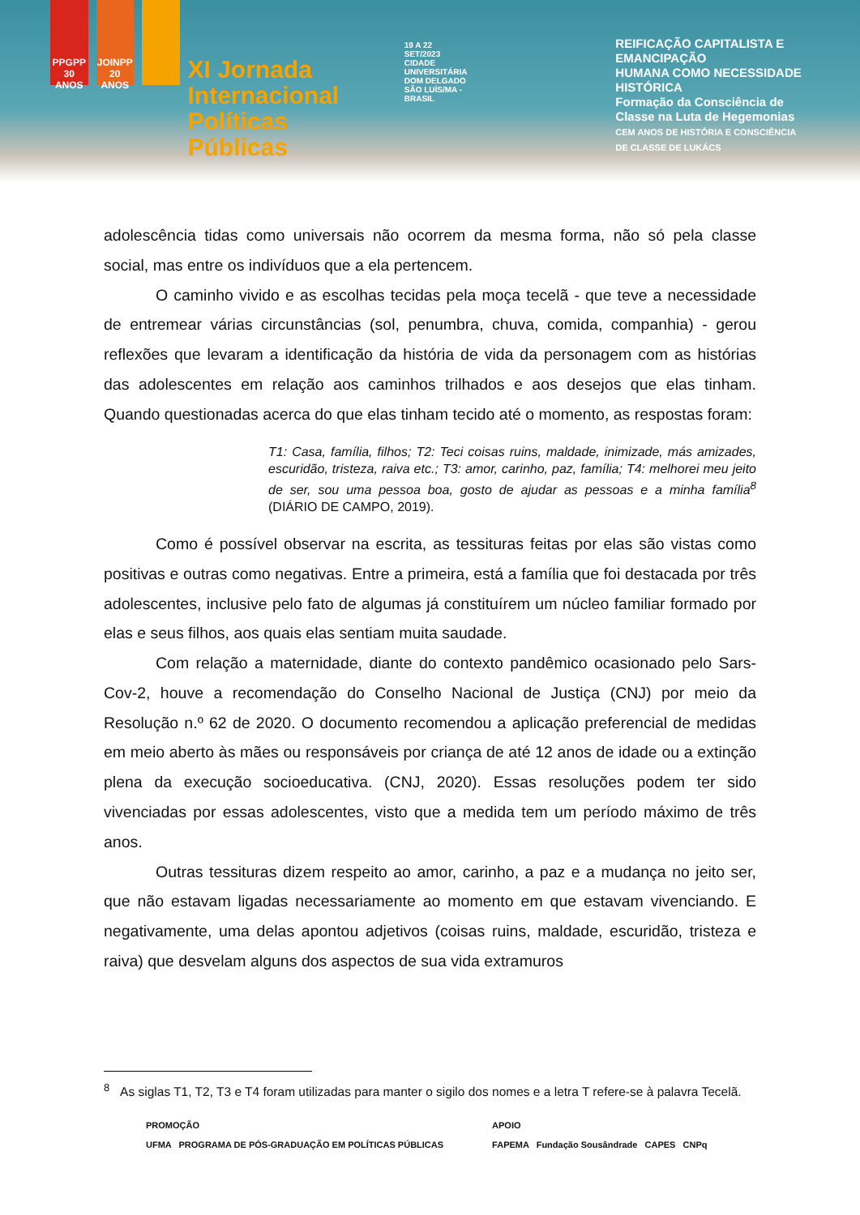PPGPP 30 ANOS
JOINPP 20 ANOS
XI Jornada
Internacional
Políticas Públicas
19 A 22
SET/2023
CIDADE UNIVERSITÁRIA
DOM DELGADO
SÃO LUÍS/MA - BRASIL
REIFICAÇÃO CAPITALISTA E EMANCIPAÇÃO
HUMANA COMO NECESSIDADE HISTÓRICA
Formação da Consciência de
Classe na Luta de Hegemonias
CEM ANOS DE HISTÓRIA E CONSCIÊNCIA
DE CLASSE DE LUKÁCS
adolescência tidas como universais não ocorrem da mesma forma, não só pela classe social, mas entre os indivíduos que a ela pertencem.
O caminho vivido e as escolhas tecidas pela moça tecelã - que teve a necessidade de entremear várias circunstâncias (sol, penumbra, chuva, comida, companhia) - gerou reflexões que levaram a identificação da história de vida da personagem com as histórias das adolescentes em relação aos caminhos trilhados e aos desejos que elas tinham. Quando questionadas acerca do que elas tinham tecido até o momento, as respostas foram:
T1: Casa, família, filhos; T2: Teci coisas ruins, maldade, inimizade, más amizades, escuridão, tristeza, raiva etc.; T3: amor, carinho, paz, família; T4: melhorei meu jeito de ser, sou uma pessoa boa, gosto de ajudar as pessoas e a minha família<sup>8</sup> (DIÁRIO DE CAMPO, 2019).
Como é possível observar na escrita, as tessituras feitas por elas são vistas como positivas e outras como negativas. Entre a primeira, está a família que foi destacada por três adolescentes, inclusive pelo fato de algumas já constituírem um núcleo familiar formado por elas e seus filhos, aos quais elas sentiam muita saudade.
Com relação a maternidade, diante do contexto pandêmico ocasionado pelo Sars-Cov-2, houve a recomendação do Conselho Nacional de Justiça (CNJ) por meio da Resolução n.º 62 de 2020. O documento recomendou a aplicação preferencial de medidas em meio aberto às mães ou responsáveis por criança de até 12 anos de idade ou a extinção plena da execução socioeducativa. (CNJ, 2020). Essas resoluções podem ter sido vivenciadas por essas adolescentes, visto que a medida tem um período máximo de três anos.
Outras tessituras dizem respeito ao amor, carinho, a paz e a mudança no jeito ser, que não estavam ligadas necessariamente ao momento em que estavam vivenciando. E negativamente, uma delas apontou adjetivos (coisas ruins, maldade, escuridão, tristeza e raiva) que desvelam alguns dos aspectos de sua vida extramuros
<sup>8</sup> As siglas T1, T2, T3 e T4 foram utilizadas para manter o sigilo dos nomes e a letra T refere-se à palavra Tecelã.
PROMOÇÃO
UFMA PROGRAMA DE PÓS-GRADUAÇÃO EM POLÍTICAS PÚBLICAS
APOIO
FAPEMA Fundação Sousândrade CAPES CNPq